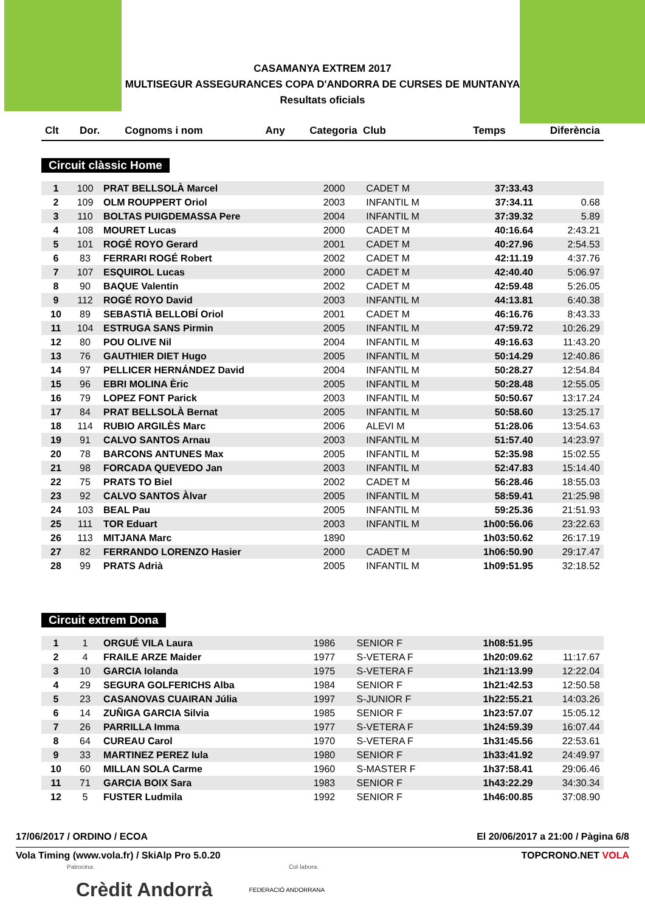CASAMANYA EXTREM 2017
MULTISEGUR ASSEGURANCES COPA D'ANDORRA DE CURSES DE MUNTANYA
Resultats oficials
| Clt | Dor. | Cognoms i nom | Any | Categoria Club | Temps | Diferència |
| --- | --- | --- | --- | --- | --- | --- |
Circuit clàssic Home
| 1 | 100 | PRAT BELLSOLÀ Marcel | 2000 | CADET M | 37:33.43 | |
| 2 | 109 | OLM ROUPPERT Oriol | 2003 | INFANTIL M | 37:34.11 | 0.68 |
| 3 | 110 | BOLTAS PUIGDEMASSA Pere | 2004 | INFANTIL M | 37:39.32 | 5.89 |
| 4 | 108 | MOURET Lucas | 2000 | CADET M | 40:16.64 | 2:43.21 |
| 5 | 101 | ROGÉ ROYO Gerard | 2001 | CADET M | 40:27.96 | 2:54.53 |
| 6 | 83 | FERRARI ROGÉ Robert | 2002 | CADET M | 42:11.19 | 4:37.76 |
| 7 | 107 | ESQUIROL Lucas | 2000 | CADET M | 42:40.40 | 5:06.97 |
| 8 | 90 | BAQUE Valentin | 2002 | CADET M | 42:59.48 | 5:26.05 |
| 9 | 112 | ROGÉ ROYO David | 2003 | INFANTIL M | 44:13.81 | 6:40.38 |
| 10 | 89 | SEBASTIÀ BELLOBÍ Oriol | 2001 | CADET M | 46:16.76 | 8:43.33 |
| 11 | 104 | ESTRUGA SANS Pirmin | 2005 | INFANTIL M | 47:59.72 | 10:26.29 |
| 12 | 80 | POU OLIVE Nil | 2004 | INFANTIL M | 49:16.63 | 11:43.20 |
| 13 | 76 | GAUTHIER DIET Hugo | 2005 | INFANTIL M | 50:14.29 | 12:40.86 |
| 14 | 97 | PELLICER HERNÁNDEZ David | 2004 | INFANTIL M | 50:28.27 | 12:54.84 |
| 15 | 96 | EBRI MOLINA Èric | 2005 | INFANTIL M | 50:28.48 | 12:55.05 |
| 16 | 79 | LOPEZ FONT Parick | 2003 | INFANTIL M | 50:50.67 | 13:17.24 |
| 17 | 84 | PRAT BELLSOLÀ Bernat | 2005 | INFANTIL M | 50:58.60 | 13:25.17 |
| 18 | 114 | RUBIO ARGILÈS Marc | 2006 | ALEVI M | 51:28.06 | 13:54.63 |
| 19 | 91 | CALVO SANTOS Arnau | 2003 | INFANTIL M | 51:57.40 | 14:23.97 |
| 20 | 78 | BARCONS ANTUNES Max | 2005 | INFANTIL M | 52:35.98 | 15:02.55 |
| 21 | 98 | FORCADA QUEVEDO Jan | 2003 | INFANTIL M | 52:47.83 | 15:14.40 |
| 22 | 75 | PRATS TO Biel | 2002 | CADET M | 56:28.46 | 18:55.03 |
| 23 | 92 | CALVO SANTOS Àlvar | 2005 | INFANTIL M | 58:59.41 | 21:25.98 |
| 24 | 103 | BEAL Pau | 2005 | INFANTIL M | 59:25.36 | 21:51.93 |
| 25 | 111 | TOR Eduart | 2003 | INFANTIL M | 1h00:56.06 | 23:22.63 |
| 26 | 113 | MITJANA Marc | 1890 | | 1h03:50.62 | 26:17.19 |
| 27 | 82 | FERRANDO LORENZO Hasier | 2000 | CADET M | 1h06:50.90 | 29:17.47 |
| 28 | 99 | PRATS Adrià | 2005 | INFANTIL M | 1h09:51.95 | 32:18.52 |
Circuit extrem Dona
| 1 | 1 | ORGUÉ VILA Laura | 1986 | SENIOR F | 1h08:51.95 | |
| 2 | 4 | FRAILE ARZE Maider | 1977 | S-VETERA F | 1h20:09.62 | 11:17.67 |
| 3 | 10 | GARCIA Iolanda | 1975 | S-VETERA F | 1h21:13.99 | 12:22.04 |
| 4 | 29 | SEGURA GOLFERICHS Alba | 1984 | SENIOR F | 1h21:42.53 | 12:50.58 |
| 5 | 23 | CASANOVAS CUAIRAN Júlia | 1997 | S-JUNIOR F | 1h22:55.21 | 14:03.26 |
| 6 | 14 | ZUÑIGA GARCIA Silvia | 1985 | SENIOR F | 1h23:57.07 | 15:05.12 |
| 7 | 26 | PARRILLA Imma | 1977 | S-VETERA F | 1h24:59.39 | 16:07.44 |
| 8 | 64 | CUREAU Carol | 1970 | S-VETERA F | 1h31:45.56 | 22:53.61 |
| 9 | 33 | MARTINEZ PEREZ Iula | 1980 | SENIOR F | 1h33:41.92 | 24:49.97 |
| 10 | 60 | MILLAN SOLA Carme | 1960 | S-MASTER F | 1h37:58.41 | 29:06.46 |
| 11 | 71 | GARCIA BOIX Sara | 1983 | SENIOR F | 1h43:22.29 | 34:30.34 |
| 12 | 5 | FUSTER Ludmila | 1992 | SENIOR F | 1h46:00.85 | 37:08.90 |
17/06/2017 / ORDINO / ECOA El 20/06/2017 a 21:00 / Pàgina 6/8
Vola Timing (www.vola.fr) / SkiAlp Pro 5.0.20 TOPCRONO.NET VOLA
Patrocina: Col·labora:
Crèdit Andorrà FEDERACIÓ ANDORRANA